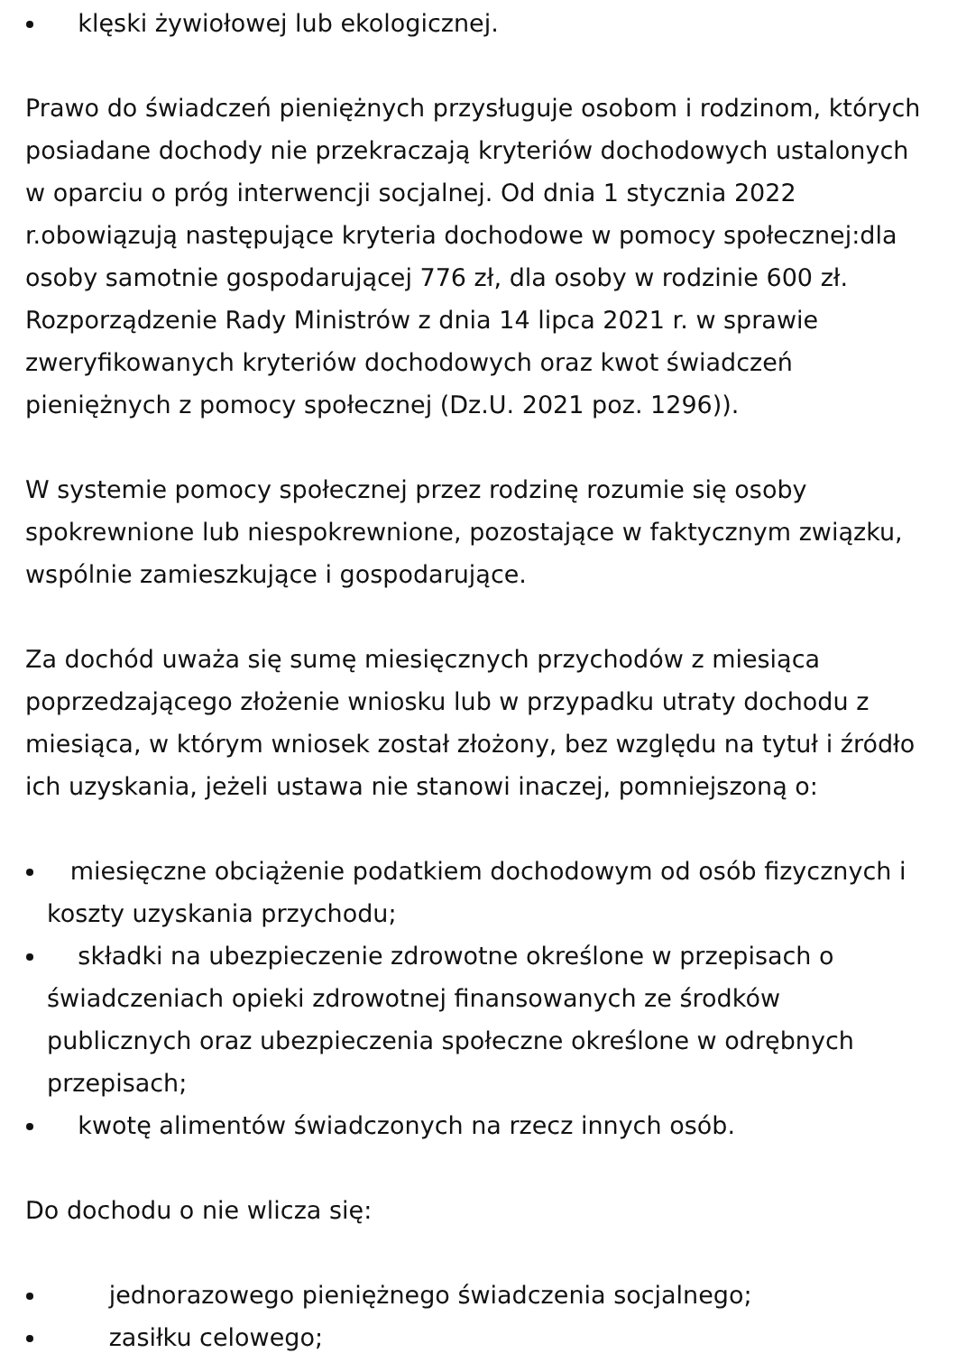klęski żywiołowej lub ekologicznej.
Prawo do świadczeń pieniężnych przysługuje osobom i rodzinom, których posiadane dochody nie przekraczają kryteriów dochodowych ustalonych w oparciu o próg interwencji socjalnej. Od dnia 1 stycznia 2022 r.obowiązują następujące kryteria dochodowe w pomocy społecznej:dla osoby samotnie gospodarującej 776 zł, dla osoby w rodzinie 600 zł. Rozporządzenie Rady Ministrów z dnia 14 lipca 2021 r. w sprawie zweryfikowanych kryteriów dochodowych oraz kwot świadczeń pieniężnych z pomocy społecznej (Dz.U. 2021 poz. 1296)).
W systemie pomocy społecznej przez rodzinę rozumie się osoby spokrewnione lub niespokrewnione, pozostające w faktycznym związku, wspólnie zamieszkujące i gospodarujące.
Za dochód uważa się sumę miesięcznych przychodów z miesiąca poprzedzającego złożenie wniosku lub w przypadku utraty dochodu z miesiąca, w którym wniosek został złożony, bez względu na tytuł i źródło ich uzyskania, jeżeli ustawa nie stanowi inaczej, pomniejszoną o:
miesięczne obciążenie podatkiem dochodowym od osób fizycznych i koszty uzyskania przychodu;
składki na ubezpieczenie zdrowotne określone w przepisach o świadczeniach opieki zdrowotnej finansowanych ze środków publicznych oraz ubezpieczenia społeczne określone w odrębnych przepisach;
kwotę alimentów świadczonych na rzecz innych osób.
Do dochodu o nie wlicza się:
jednorazowego pieniężnego świadczenia socjalnego;
zasiłku celowego;